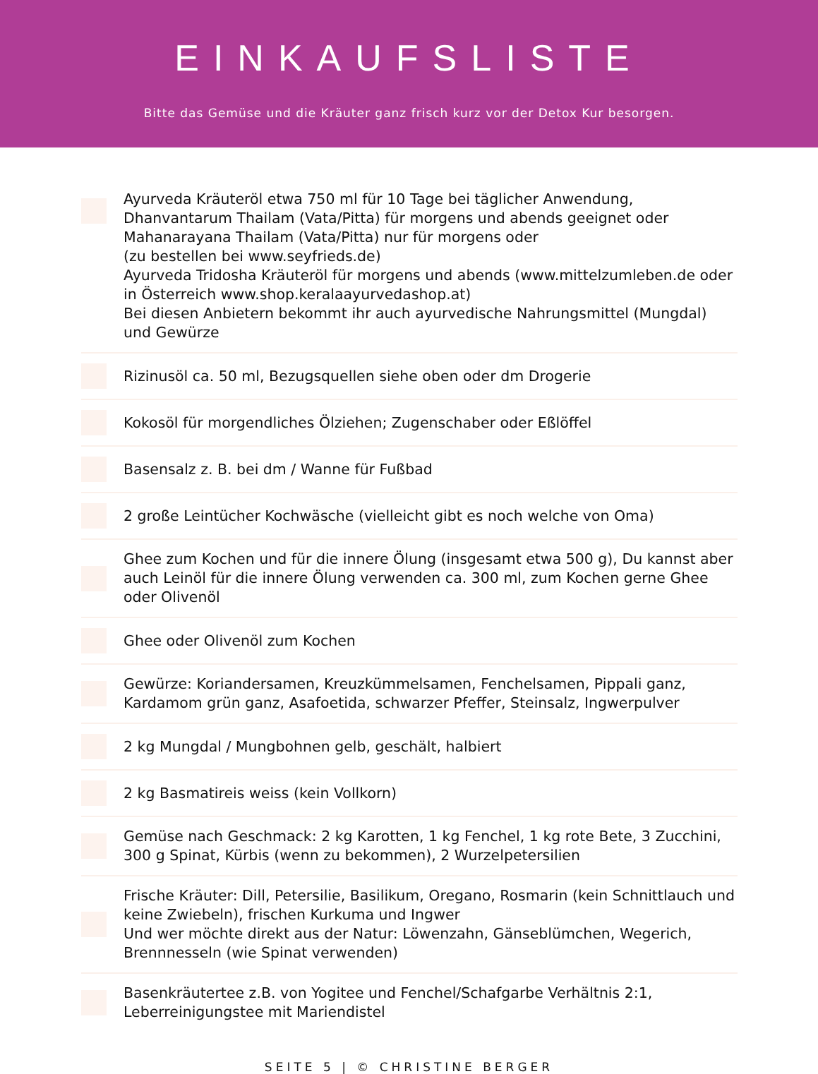EINKAUFSLISTE
Bitte das Gemüse und die Kräuter ganz frisch kurz vor der Detox Kur besorgen.
Ayurveda Kräuteröl etwa 750 ml für 10 Tage bei täglicher Anwendung, Dhanvantarum Thailam (Vata/Pitta) für morgens und abends geeignet oder Mahanarayana Thailam (Vata/Pitta) nur für morgens oder
(zu bestellen bei www.seyfrieds.de)
Ayurveda Tridosha Kräuteröl für morgens und abends (www.mittelzumleben.de oder in Österreich www.shop.keralaayurvedashop.at)
Bei diesen Anbietern bekommt ihr auch ayurvedische Nahrungsmittel (Mungdal) und Gewürze
Rizinusöl ca. 50 ml, Bezugsquellen siehe oben oder dm Drogerie
Kokosöl für morgendliches Ölziehen; Zugenschaber oder Eßlöffel
Basensalz z. B. bei dm / Wanne für Fußbad
2 große Leintücher Kochwäsche (vielleicht gibt es noch welche von Oma)
Ghee zum Kochen und für die innere Ölung (insgesamt etwa 500 g), Du kannst aber auch Leinöl für die innere Ölung verwenden ca. 300 ml, zum Kochen gerne Ghee oder Olivenöl
Ghee oder Olivenöl zum Kochen
Gewürze: Koriandersamen, Kreuzkümmelsamen, Fenchelsamen, Pippali ganz, Kardamom grün ganz, Asafoetida, schwarzer Pfeffer, Steinsalz, Ingwerpulver
2 kg Mungdal / Mungbohnen gelb, geschält, halbiert
2 kg Basmatireis weiss (kein Vollkorn)
Gemüse nach Geschmack: 2 kg Karotten, 1 kg Fenchel, 1 kg rote Bete, 3 Zucchini, 300 g Spinat, Kürbis (wenn zu bekommen), 2 Wurzelpetersilien
Frische Kräuter: Dill, Petersilie, Basilikum, Oregano, Rosmarin (kein Schnittlauch und keine Zwiebeln), frischen Kurkuma und Ingwer
Und wer möchte direkt aus der Natur: Löwenzahn, Gänseblümchen, Wegerich, Brennnesseln (wie Spinat verwenden)
Basenkräutertee z.B. von Yogitee und Fenchel/Schafgarbe Verhältnis 2:1, Leberreinigungstee mit Mariendistel
SEITE 5 | © CHRISTINE BERGER